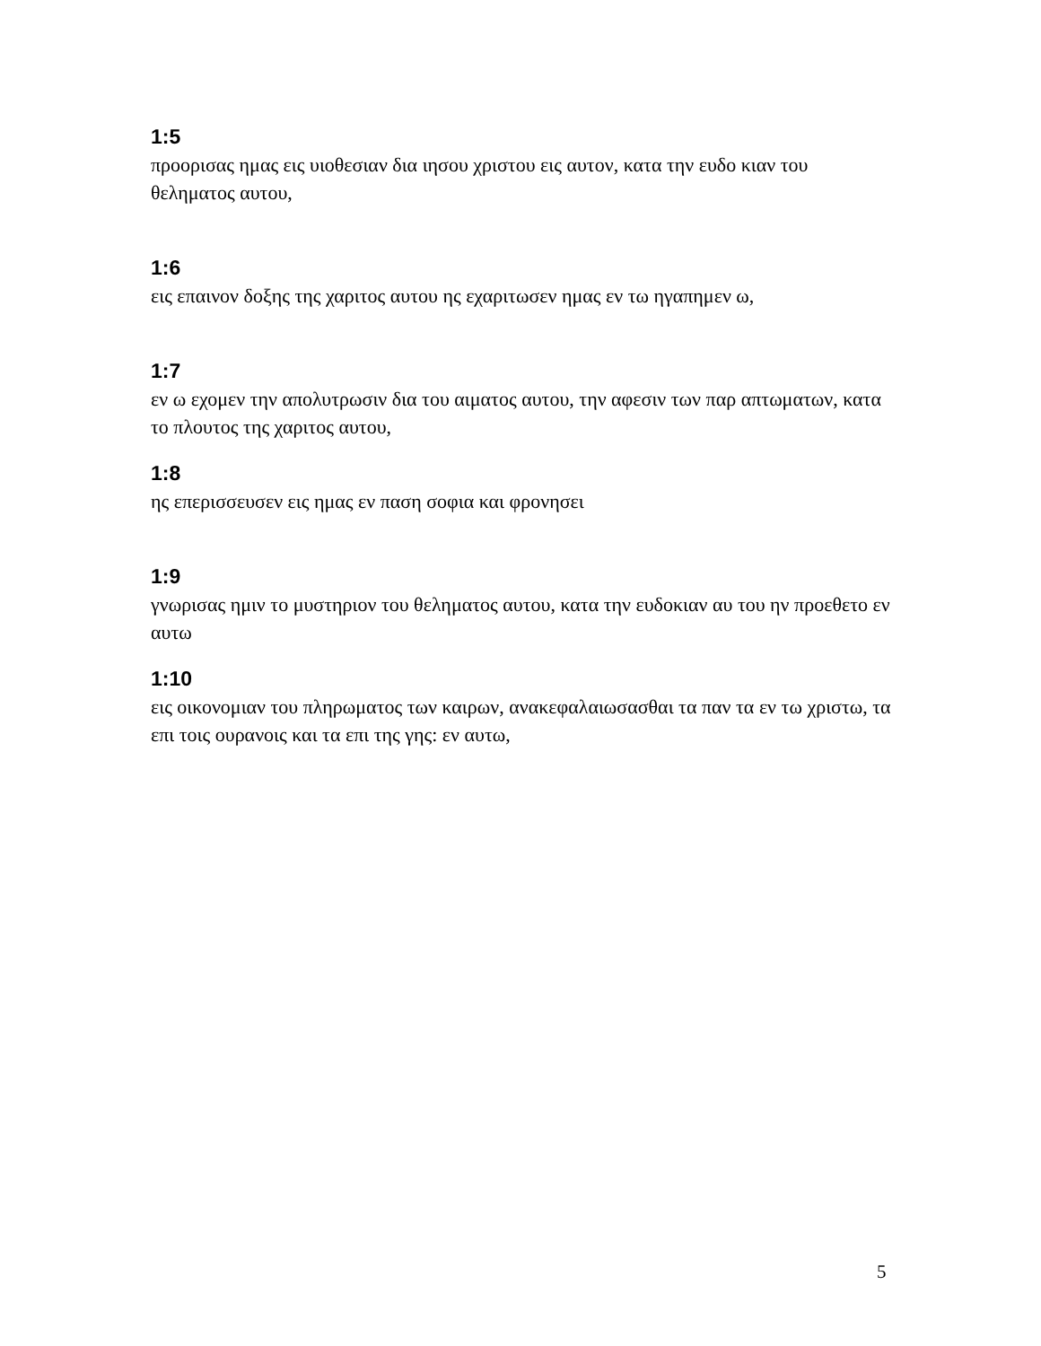1:5
προορισας ημας εις υιοθεσιαν δια ιησου χριστου εις αυτον, κατα την ευδο κιαν του θεληματος αυτου,
1:6
εις επαινον δοξης της χαριτος αυτου ης εχαριτωσεν ημας εν τω ηγαπημεν ω,
1:7
εν ω εχομεν την απολυτρωσιν δια του αιματος αυτου, την αφεσιν των παρ απτωματων, κατα το πλουτος της χαριτος αυτου,
1:8
ης επερισσευσεν εις ημας εν παση σοφια και φρονησει
1:9
γνωρισας ημιν το μυστηριον του θεληματος αυτου, κατα την ευδοκιαν αυ του ην προεθετο εν αυτω
1:10
εις οικονομιαν του πληρωματος των καιρων, ανακεφαλαιωσασθαι τα παν τα εν τω χριστω, τα επι τοις ουρανοις και τα επι της γης: εν αυτω,
5